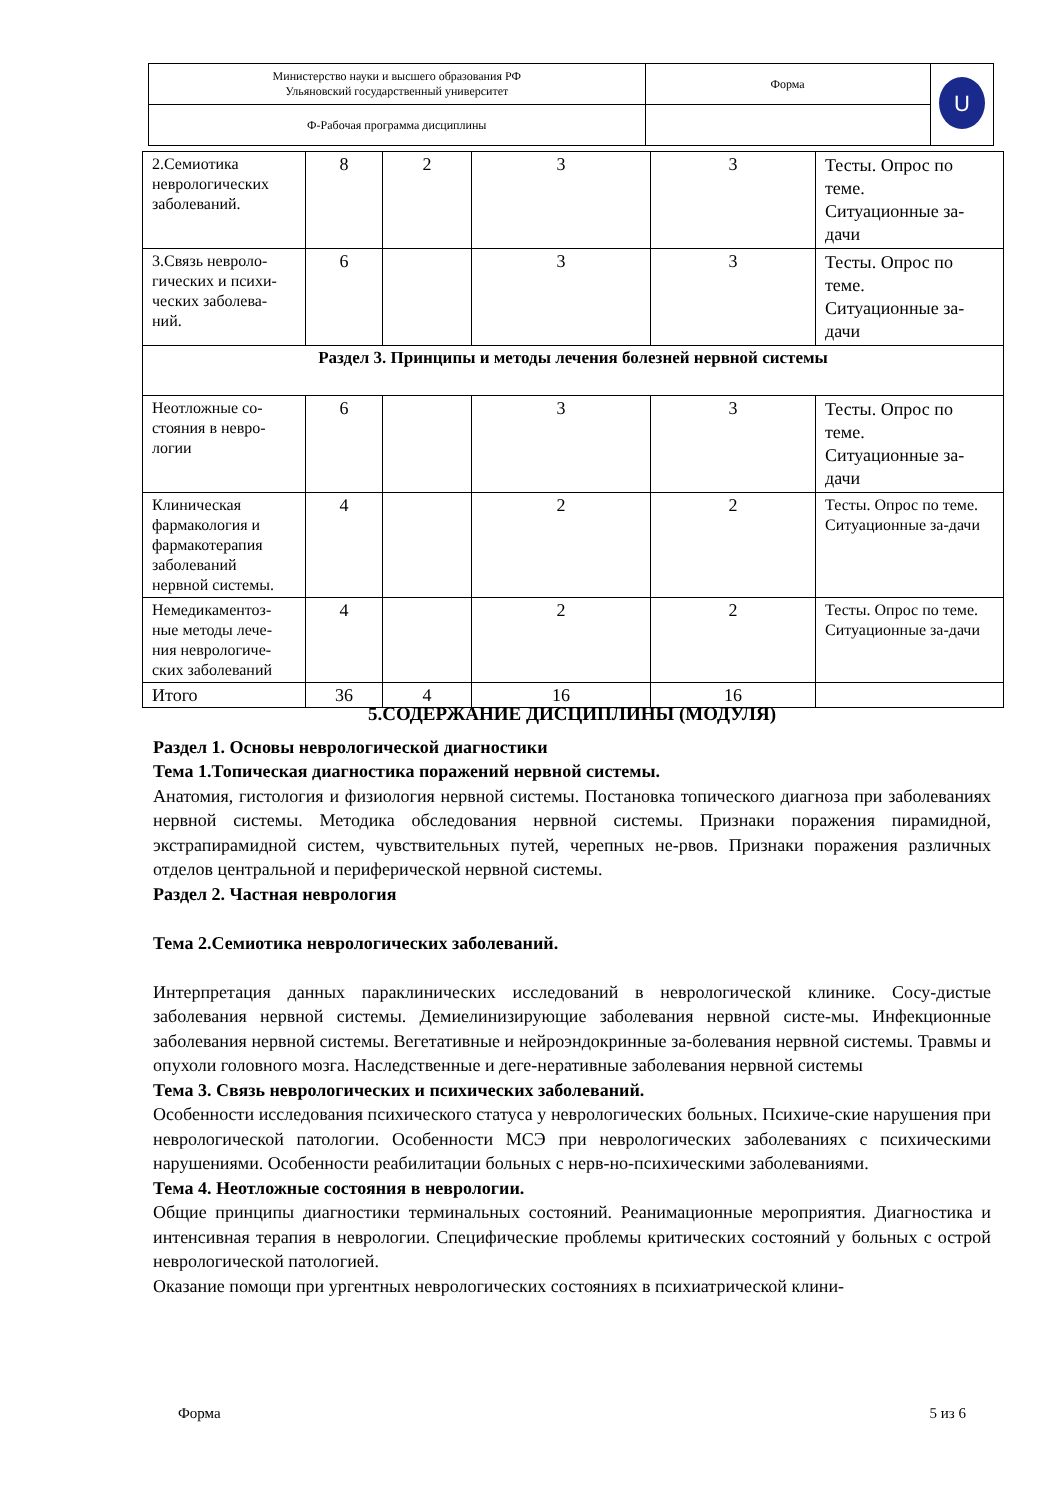| Министерство науки и высшего образования РФ Ульяновский государственный университет | Форма | U |
| Ф-Рабочая программа дисциплины | | |
| 2.Семиотика неврологических заболеваний. | 8 | 2 | 3 | 3 | Тесты. Опрос по теме. Ситуационные за-дачи |
| 3.Связь невроло-гических и психи-ческих заболева-ний. | 6 | | 3 | 3 | Тесты. Опрос по теме. Ситуационные за-дачи |
| Раздел 3. Принципы и методы лечения болезней нервной системы | | | | | |
| Неотложные со-стояния в невро-логии | 6 | | 3 | 3 | Тесты. Опрос по теме. Ситуационные за-дачи |
| Клиническая фармакология и фармакотерапия заболеваний нервной системы. | 4 | | 2 | 2 | Тесты. Опрос по теме. Ситуационные за-дачи |
| Немедикаментоз-ные методы лече-ния неврологиче-ских заболеваний | 4 | | 2 | 2 | Тесты. Опрос по теме. Ситуационные за-дачи |
| Итого | 36 | 4 | 16 | 16 | |
5.СОДЕРЖАНИЕ ДИСЦИПЛИНЫ (МОДУЛЯ)
Раздел 1. Основы неврологической диагностики
Тема 1.Топическая диагностика поражений нервной системы.
Анатомия, гистология и физиология нервной системы. Постановка топического диагноза при заболеваниях нервной системы. Методика обследования нервной системы. Признаки поражения пирамидной, экстрапирамидной систем, чувствительных путей, черепных не-рвов. Признаки поражения различных отделов центральной и периферической нервной системы.
Раздел 2. Частная неврология
Тема 2.Семиотика неврологических заболеваний.
Интерпретация данных параклинических исследований в неврологической клинике. Сосу-дистые заболевания нервной системы. Демиелинизирующие заболевания нервной систе-мы. Инфекционные заболевания нервной системы. Вегетативные и нейроэндокринные за-болевания нервной системы. Травмы и опухоли головного мозга. Наследственные и деге-неративные заболевания нервной системы
Тема 3. Связь неврологических и психических заболеваний.
Особенности исследования психического статуса у неврологических больных. Психиче-ские нарушения при неврологической патологии. Особенности МСЭ при неврологических заболеваниях с психическими нарушениями. Особенности реабилитации больных с нерв-но-психическими заболеваниями.
Тема 4. Неотложные состояния в неврологии.
Общие принципы диагностики терминальных состояний. Реанимационные мероприятия. Диагностика и интенсивная терапия в неврологии. Специфические проблемы критических состояний у больных с острой неврологической патологией.
Оказание помощи при ургентных неврологических состояниях в психиатрической клини-
Форма 5 из 6